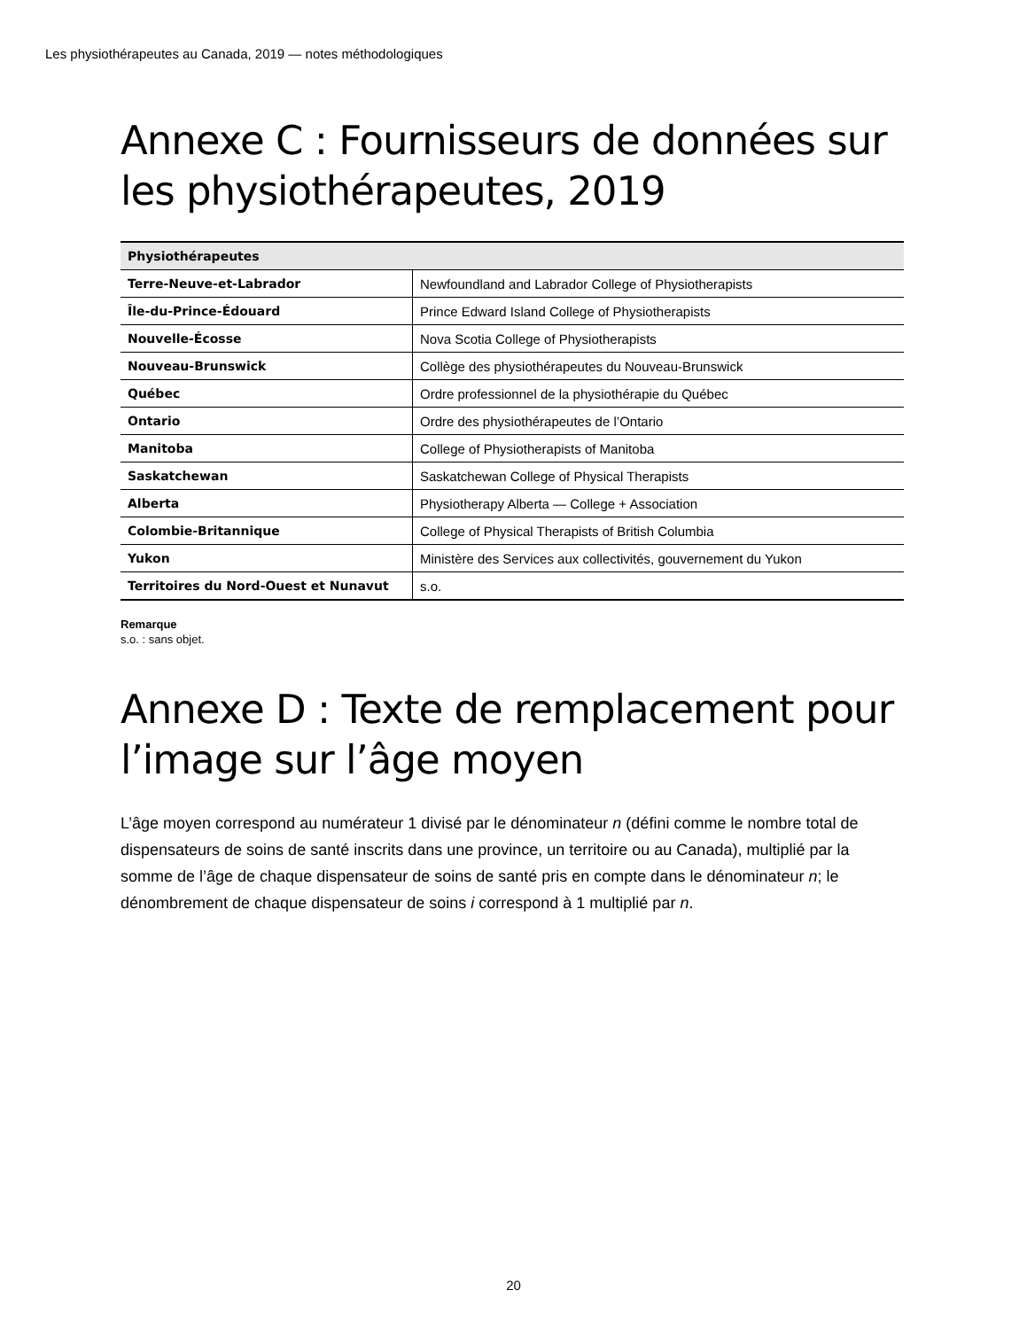Les physiothérapeutes au Canada, 2019 — notes méthodologiques
Annexe C : Fournisseurs de données sur les physiothérapeutes, 2019
| Physiothérapeutes | |
| --- | --- |
| Terre-Neuve-et-Labrador | Newfoundland and Labrador College of Physiotherapists |
| Île-du-Prince-Édouard | Prince Edward Island College of Physiotherapists |
| Nouvelle-Écosse | Nova Scotia College of Physiotherapists |
| Nouveau-Brunswick | Collège des physiothérapeutes du Nouveau-Brunswick |
| Québec | Ordre professionnel de la physiothérapie du Québec |
| Ontario | Ordre des physiothérapeutes de l’Ontario |
| Manitoba | College of Physiotherapists of Manitoba |
| Saskatchewan | Saskatchewan College of Physical Therapists |
| Alberta | Physiotherapy Alberta — College + Association |
| Colombie-Britannique | College of Physical Therapists of British Columbia |
| Yukon | Ministère des Services aux collectivités, gouvernement du Yukon |
| Territoires du Nord-Ouest et Nunavut | s.o. |
Remarque
s.o. : sans objet.
Annexe D : Texte de remplacement pour l’image sur l’âge moyen
L’âge moyen correspond au numérateur 1 divisé par le dénominateur n (défini comme le nombre total de dispensateurs de soins de santé inscrits dans une province, un territoire ou au Canada), multiplié par la somme de l’âge de chaque dispensateur de soins de santé pris en compte dans le dénominateur n; le dénombrement de chaque dispensateur de soins i correspond à 1 multiplié par n.
20